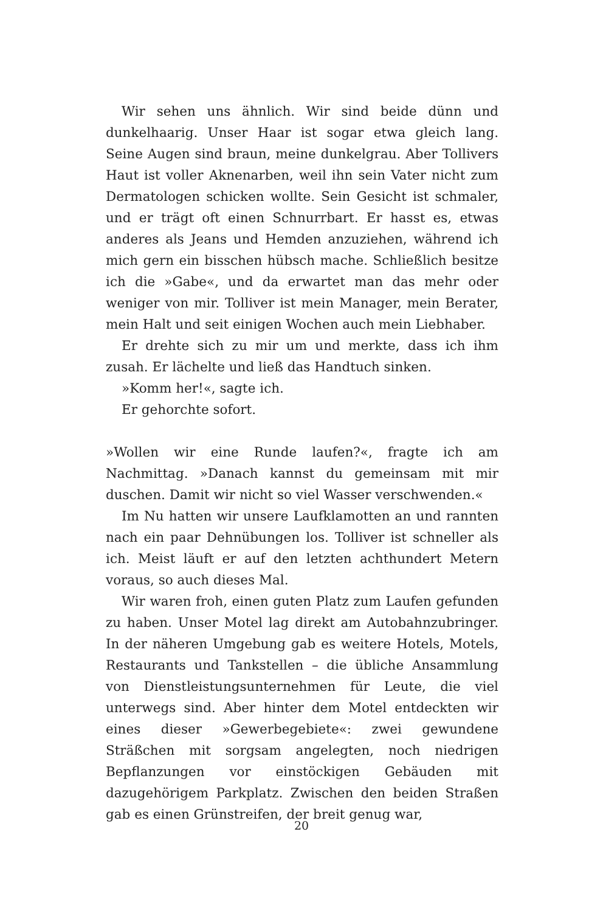Wir sehen uns ähnlich. Wir sind beide dünn und dunkelhaarig. Unser Haar ist sogar etwa gleich lang. Seine Augen sind braun, meine dunkelgrau. Aber Tollivers Haut ist voller Aknenarben, weil ihn sein Vater nicht zum Dermatologen schicken wollte. Sein Gesicht ist schmaler, und er trägt oft einen Schnurrbart. Er hasst es, etwas anderes als Jeans und Hemden anzuziehen, während ich mich gern ein bisschen hübsch mache. Schließlich besitze ich die »Gabe«, und da erwartet man das mehr oder weniger von mir. Tolliver ist mein Manager, mein Berater, mein Halt und seit einigen Wochen auch mein Liebhaber.
Er drehte sich zu mir um und merkte, dass ich ihm zusah. Er lächelte und ließ das Handtuch sinken.
»Komm her!«, sagte ich.
Er gehorchte sofort.
»Wollen wir eine Runde laufen?«, fragte ich am Nachmittag. »Danach kannst du gemeinsam mit mir duschen. Damit wir nicht so viel Wasser verschwenden.«
Im Nu hatten wir unsere Laufklamotten an und rannten nach ein paar Dehnübungen los. Tolliver ist schneller als ich. Meist läuft er auf den letzten achthundert Metern voraus, so auch dieses Mal.
Wir waren froh, einen guten Platz zum Laufen gefunden zu haben. Unser Motel lag direkt am Autobahnzubringer. In der näheren Umgebung gab es weitere Hotels, Motels, Restaurants und Tankstellen – die übliche Ansammlung von Dienstleistungsunternehmen für Leute, die viel unterwegs sind. Aber hinter dem Motel entdeckten wir eines dieser »Gewerbegebiete«: zwei gewundene Sträßchen mit sorgsam angelegten, noch niedrigen Bepflanzungen vor einstöckigen Gebäuden mit dazugehörigem Parkplatz. Zwischen den beiden Straßen gab es einen Grünstreifen, der breit genug war,
20